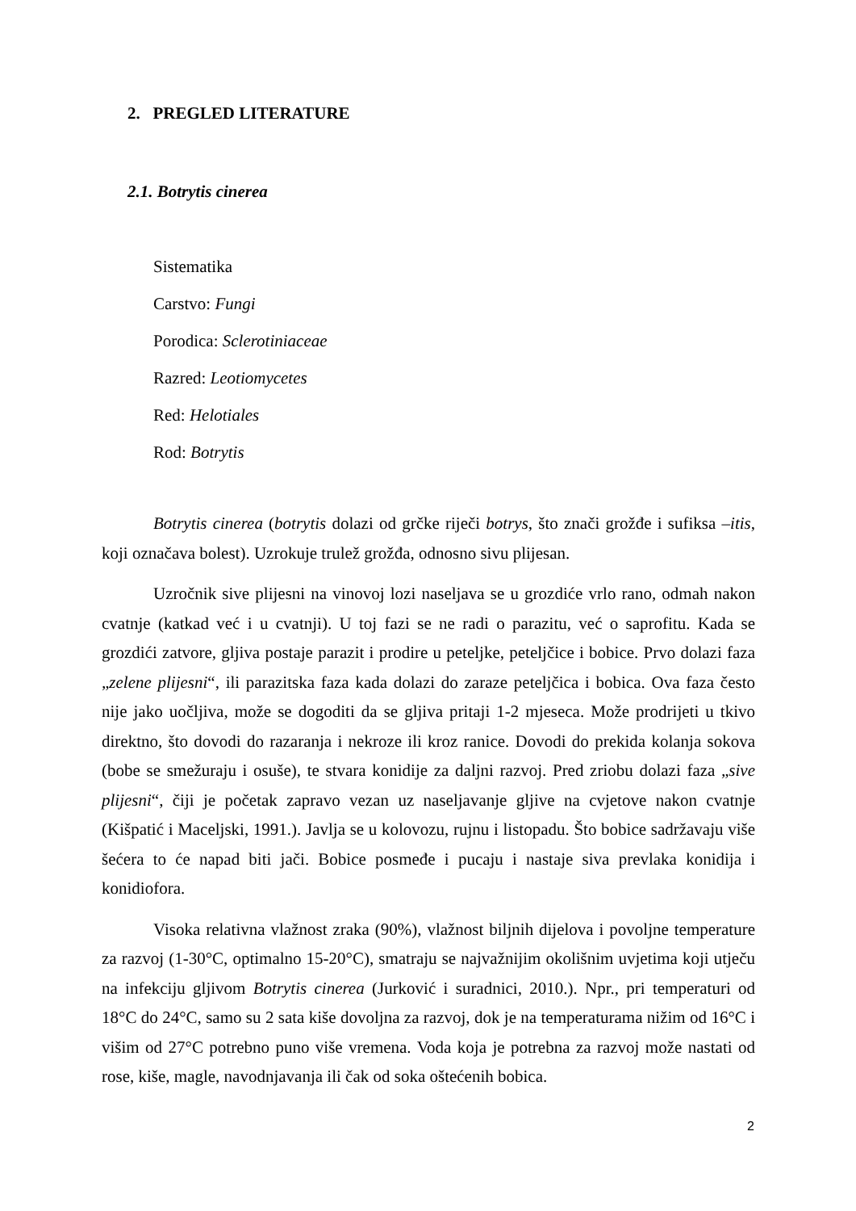2. PREGLED LITERATURE
2.1. Botrytis cinerea
Sistematika
Carstvo: Fungi
Porodica: Sclerotiniaceae
Razred: Leotiomycetes
Red: Helotiales
Rod: Botrytis
Botrytis cinerea (botrytis dolazi od grčke riječi botrys, što znači grožđe i sufiksa –itis, koji označava bolest). Uzrokuje trulež grožđa, odnosno sivu plijesan.
Uzročnik sive plijesni na vinovoj lozi naseljava se u grozdiće vrlo rano, odmah nakon cvatnje (katkad već i u cvatnji). U toj fazi se ne radi o parazitu, već o saprofitu. Kada se grozdići zatvore, gljiva postaje parazit i prodire u peteljke, peteljčice i bobice. Prvo dolazi faza „zelene plijesni“, ili parazitska faza kada dolazi do zaraze peteljčica i bobica. Ova faza često nije jako uočljiva, može se dogoditi da se gljiva pritaji 1-2 mjeseca. Može prodrijeti u tkivo direktno, što dovodi do razaranja i nekroze ili kroz ranice. Dovodi do prekida kolanja sokova (bobe se smežuraju i osuše), te stvara konidije za daljni razvoj. Pred zriobu dolazi faza „sive plijesni“, čiji je početak zapravo vezan uz naseljavanje gljive na cvjetove nakon cvatnje (Kišpatić i Maceljski, 1991.). Javlja se u kolovozu, rujnu i listopadu. Što bobice sadržavaju više šećera to će napad biti jači. Bobice posmeđe i pucaju i nastaje siva prevlaka konidija i konidiofora.
Visoka relativna vlažnost zraka (90%), vlažnost biljnih dijelova i povoljne temperature za razvoj (1-30°C, optimalno 15-20°C), smatraju se najvažnijim okolišnim uvjetima koji utječu na infekciju gljivom Botrytis cinerea (Jurković i suradnici, 2010.). Npr., pri temperaturi od 18°C do 24°C, samo su 2 sata kiše dovoljna za razvoj, dok je na temperaturama nižim od 16°C i višim od 27°C potrebno puno više vremena. Voda koja je potrebna za razvoj može nastati od rose, kiše, magle, navodnjavanja ili čak od soka oštećenih bobica.
2